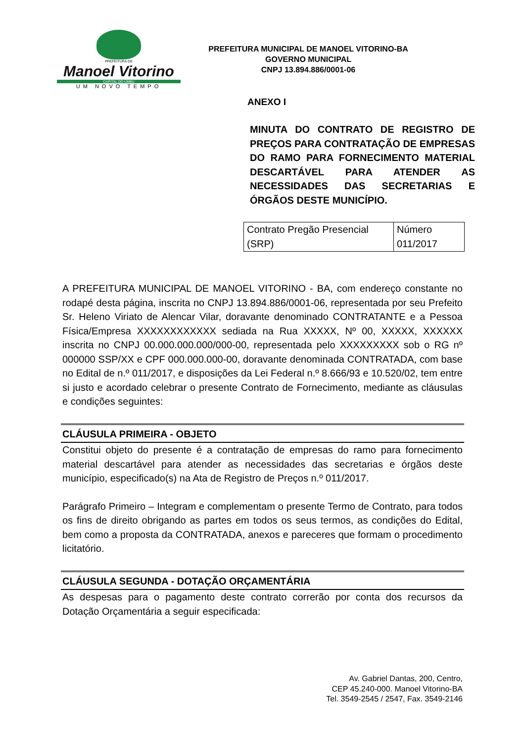PREFEITURA DE
Manoel Vitorino
CAPITAL DO UMBU
UM NOVO TEMPO
PREFEITURA MUNICIPAL DE MANOEL VITORINO-BA
GOVERNO MUNICIPAL
CNPJ 13.894.886/0001-06
ANEXO I
MINUTA DO CONTRATO DE REGISTRO DE PREÇOS PARA CONTRATAÇÃO DE EMPRESAS DO RAMO PARA FORNECIMENTO MATERIAL DESCARTÁVEL PARA ATENDER AS NECESSIDADES DAS SECRETARIAS E ÓRGÃOS DESTE MUNICÍPIO.
| Contrato Pregão Presencial (SRP) | Número 011/2017 |
A PREFEITURA MUNICIPAL DE MANOEL VITORINO - BA, com endereço constante no rodapé desta página, inscrita no CNPJ 13.894.886/0001-06, representada por seu Prefeito Sr. Heleno Viriato de Alencar Vilar, doravante denominado CONTRATANTE e a Pessoa Física/Empresa XXXXXXXXXXXX sediada na Rua XXXXX, Nº 00, XXXXX, XXXXXX inscrita no CNPJ 00.000.000.000/000-00, representada pelo XXXXXXXXX sob o RG nº 000000 SSP/XX e CPF 000.000.000-00, doravante denominada CONTRATADA, com base no Edital de n.º 011/2017, e disposições da Lei Federal n.º 8.666/93 e 10.520/02, tem entre si justo e acordado celebrar o presente Contrato de Fornecimento, mediante as cláusulas e condições seguintes:
CLÁUSULA PRIMEIRA - OBJETO
Constitui objeto do presente é a contratação de empresas do ramo para fornecimento material descartável para atender as necessidades das secretarias e órgãos deste município, especificado(s) na Ata de Registro de Preços n.º 011/2017.
Parágrafo Primeiro – Integram e complementam o presente Termo de Contrato, para todos os fins de direito obrigando as partes em todos os seus termos, as condições do Edital, bem como a proposta da CONTRATADA, anexos e pareceres que formam o procedimento licitatório.
CLÁUSULA SEGUNDA - DOTAÇÃO ORÇAMENTÁRIA
As despesas para o pagamento deste contrato correrão por conta dos recursos da Dotação Orçamentária a seguir especificada:
Av. Gabriel Dantas, 200, Centro,
CEP 45.240-000. Manoel Vitorino-BA
Tel. 3549-2545 / 2547, Fax. 3549-2146